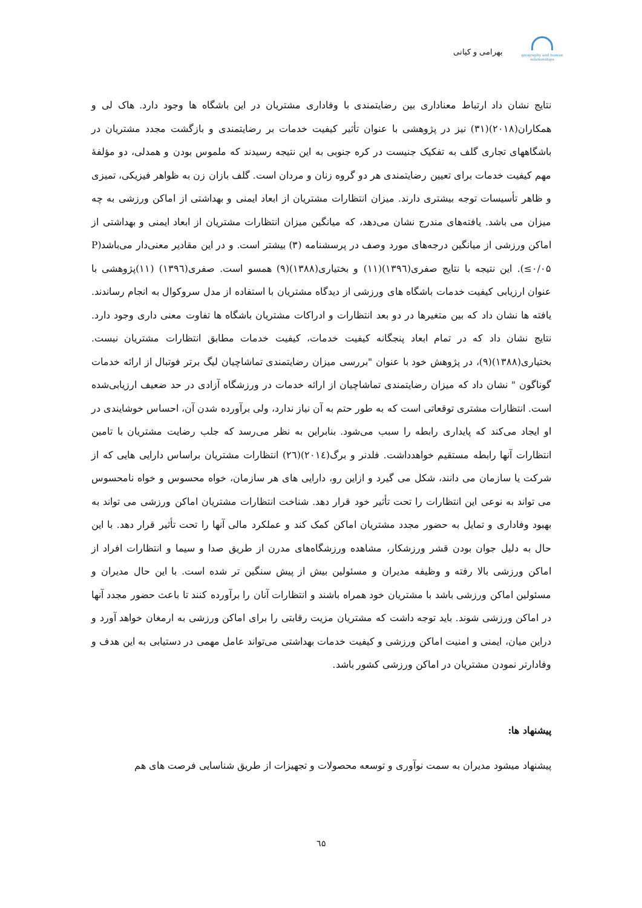geography and human relationships
بهرامی و کیانی
نتایج نشان داد ارتباط معناداری بین رضایتمندی با وفاداری مشتریان در این باشگاه ها وجود دارد. هاک لی و همکاران(۲۰۱۸)(۳۱) نیز در پژوهشی با عنوان تأثیر کیفیت خدمات بر رضایتمندی و بازگشت مجدد مشتریان در باشگاههای تجاری گلف به تفکیک جنیست در کره جنوبی به این نتیجه رسیدند که ملموس بودن و همدلی، دو مؤلفهٔ مهم کیفیت خدمات برای تعیین رضایتمندی هر دو گروه زنان و مردان است. گلف بازان زن به ظواهر فیزیکی، تمیزی و ظاهر تأسیسات توجه بیشتری دارند. میزان انتظارات مشتریان از ابعاد ایمنی و بهداشتی از اماکن ورزشی به چه میزان می باشد. یافته‌های مندرج نشان می‌دهد، که میانگین میزان انتظارات مشتریان از ابعاد ایمنی و بهداشتی از اماکن ورزشی از میانگین درجه‌های مورد وصف در پرسشنامه (۳) بیشتر است. و در این مقادیر معنی‌دار می‌باشد(P ≤۰/۰۵). این نتیجه با نتایج صفری(۱۳۹٦)(۱۱) و بختیاری(۱۳۸۸)(۹) همسو است. صفری(۱۳۹٦) (۱۱)پژوهشی با عنوان ارزیابی کیفیت خدمات باشگاه های ورزشی از دیدگاه مشتریان با استفاده از مدل سروکوال به انجام رساندند. یافته ها نشان داد که بین متغیرها در دو بعد انتظارات و ادراکات مشتریان باشگاه ها تفاوت معنی داری وجود دارد. نتایج نشان داد که در تمام ابعاد پنجگانه کیفیت خدمات، کیفیت خدمات مطابق انتظارات مشتریان نیست. بختیاری(۱۳۸۸)(۹)، در پژوهش خود با عنوان "بررسی میزان رضایتمندی تماشاچیان لیگ برتر فوتبال از ارائه خدمات گوناگون " نشان داد که میزان رضایتمندی تماشاچیان از ارائه خدمات در ورزشگاه آزادی در حد ضعیف ارزیابی‌شده است. انتظارات مشتری توقعاتی است که به طور حتم به آن نیاز ندارد، ولی برآورده شدن آن، احساس خوشایندی در او ایجاد می‌کند که پایداری رابطه را سبب می‌شود. بنابراین به نظر می‌رسد که جلب رضایت مشتریان با تامین انتظارات آنها رابطه مستقیم خواهدداشت. فلدنر و برگ(۲۰۱٤)(۲٦) انتظارات مشتریان براساس دارایی هایی که از شرکت یا سازمان می دانند، شکل می گیرد و ازاین رو، دارایی های هر سازمان، خواه محسوس و خواه نامحسوس می تواند به نوعی این انتظارات را تحت تأثیر خود قرار دهد. شناخت انتظارات مشتریان اماکن ورزشی می تواند به بهبود وفاداری و تمایل به حضور مجدد مشتریان اماکن کمک کند و عملکرد مالی آنها را تحت تأثیر قرار دهد. با این حال به دلیل جوان بودن قشر ورزشکار، مشاهده ورزشگاه‌های مدرن از طریق صدا و سیما و انتظارات افراد از اماکن ورزشی بالا رفته و وظیفه مدیران و مسئولین بیش از پیش سنگین تر شده است. با این حال مدیران و مسئولین اماکن ورزشی باشد با مشتریان خود همراه باشند و انتظارات آنان را برآورده کنند تا باعث حضور مجدد آنها در اماکن ورزشی شوند. باید توجه داشت که مشتریان مزیت رقابتی را برای اماکن ورزشی به ارمغان خواهد آورد و دراین میان، ایمنی و امنیت اماکن ورزشی و کیفیت خدمات بهداشتی می‌تواند عامل مهمی در دستیابی به این هدف و وفادارتر نمودن مشتریان در اماکن ورزشی کشور باشد.
پیشنهاد ها:
پیشنهاد میشود مدیران به سمت نوآوری و توسعه محصولات و تجهیزات از طریق شناسایی فرصت های هم
٦۵